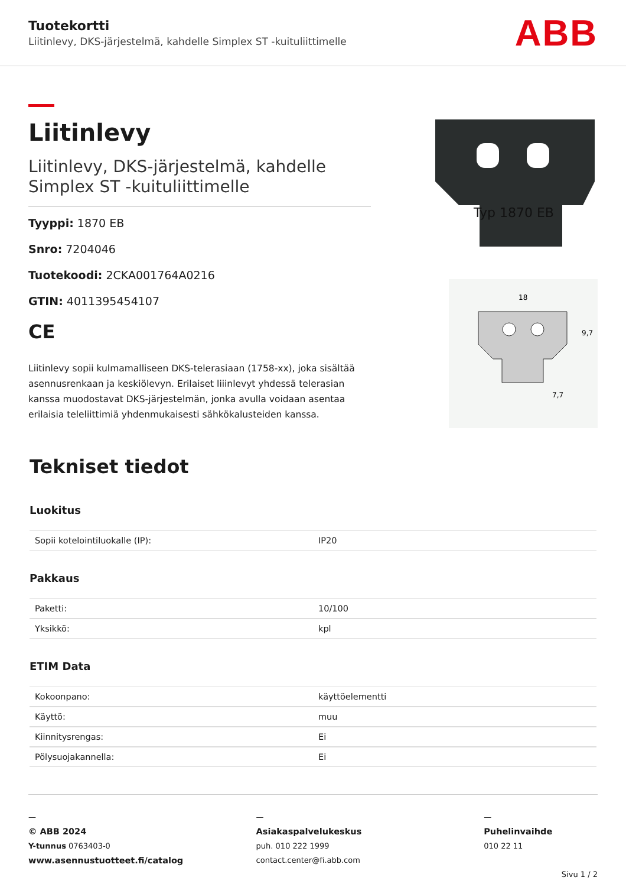Tuotekortti
Liitinlevy, DKS-järjestelmä, kahdelle Simplex ST -kuituliittimelle
ABB
Liitinlevy
Liitinlevy, DKS-järjestelmä, kahdelle Simplex ST -kuituliittimelle
Tyyppi: 1870 EB
Snro: 7204046
Tuotekoodi: 2CKA001764A0216
GTIN: 4011395454107
CE
Liitinlevy sopii kulmamalliseen DKS-telerasiaan (1758-xx), joka sisältää asennusrenkaan ja keskiölevyn. Erilaiset liiinlevyt yhdessä telerasian kanssa muodostavat DKS-järjestelmän, jonka avulla voidaan asentaa erilaisia teleliittimiä yhdenmukaisesti sähkökalusteiden kanssa.
Typ 1870 EB
18
7,7
9,7
Tekniset tiedot
Luokitus
| Sopii kotelointiluokalle (IP): | IP20 |
Pakkaus
| Paketti: | 10/100 |
| Yksikkö: | kpl |
ETIM Data
| Kokoonpano: | käyttöelementti |
| Käyttö: | muu |
| Kiinnitysrengas: | Ei |
| Pölysuojakannella: | Ei |
—
© ABB 2024
Y-tunnus 0763403-0
www.asennustuotteet.fi/catalog
—
Asiakaspalvelukeskus
puh. 010 222 1999
contact.center@fi.abb.com
—
Puhelinvaihde
010 22 11
Sivu 1 / 2